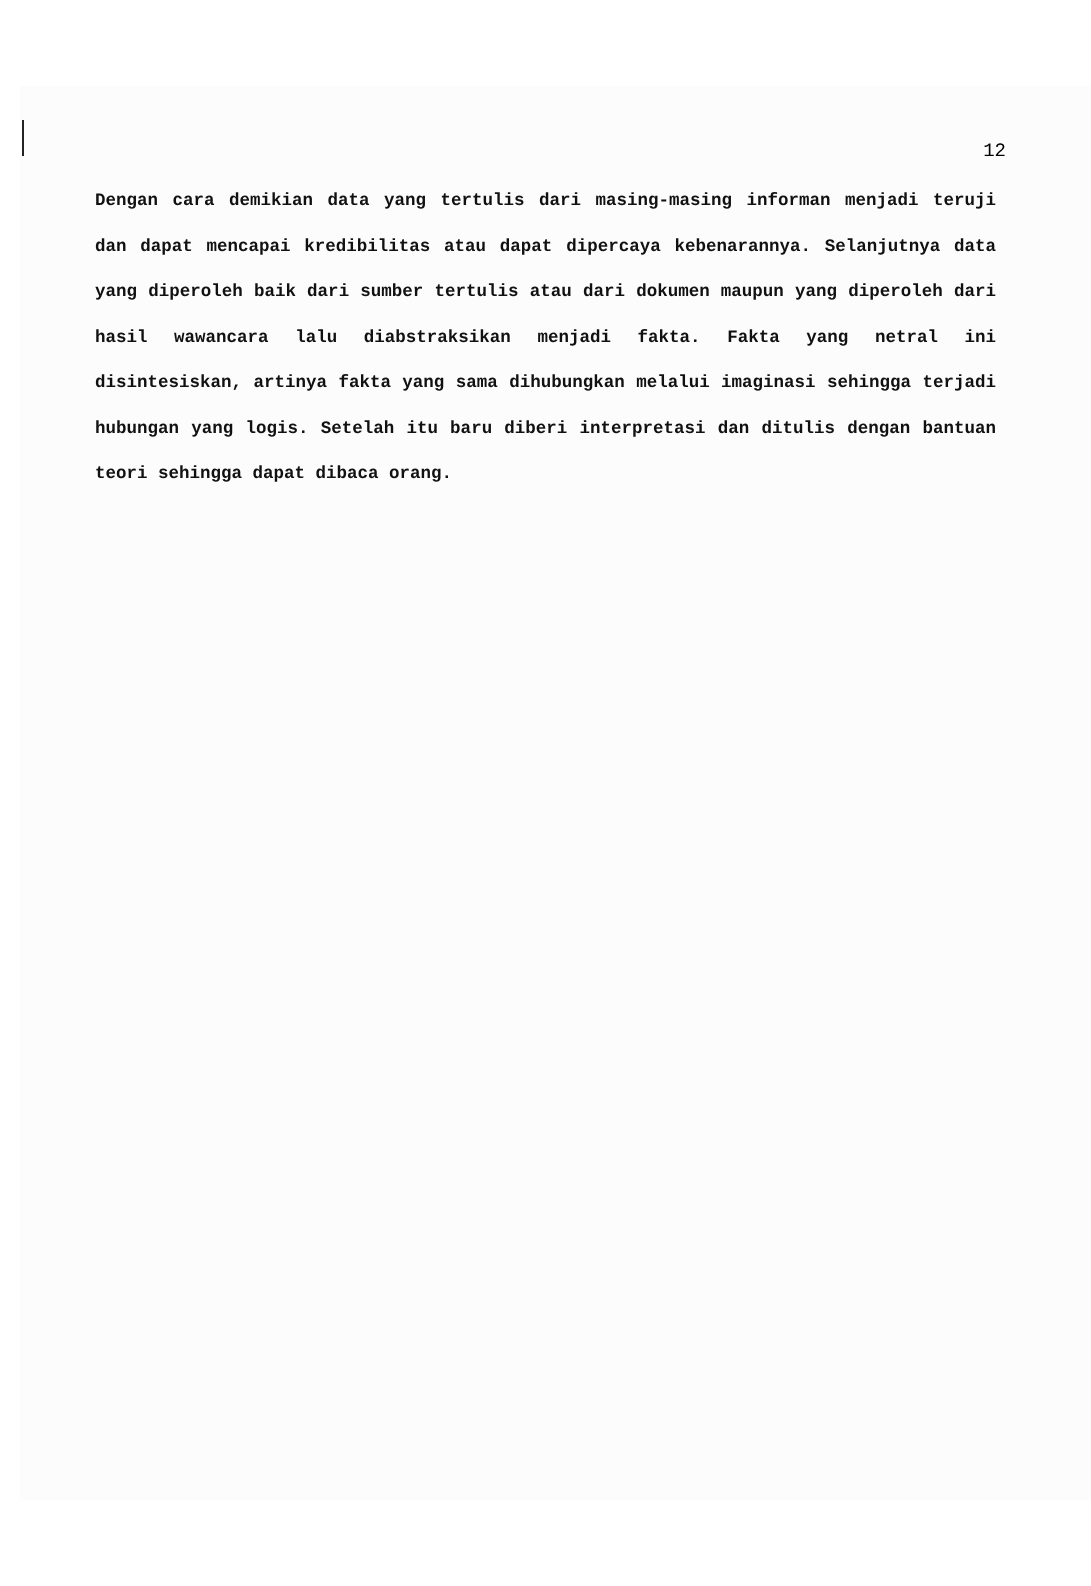12
Dengan cara demikian data yang tertulis dari masing-masing informan menjadi teruji dan dapat mencapai kredibilitas atau dapat dipercaya kebenarannya. Selanjutnya data yang diperoleh baik dari sumber tertulis atau dari dokumen maupun yang diperoleh dari hasil wawancara lalu diabstraksikan menjadi fakta. Fakta yang netral ini disintesiskan, artinya fakta yang sama dihubungkan melalui imaginasi sehingga terjadi hubungan yang logis. Setelah itu baru diberi interpretasi dan ditulis dengan bantuan teori sehingga dapat dibaca orang.